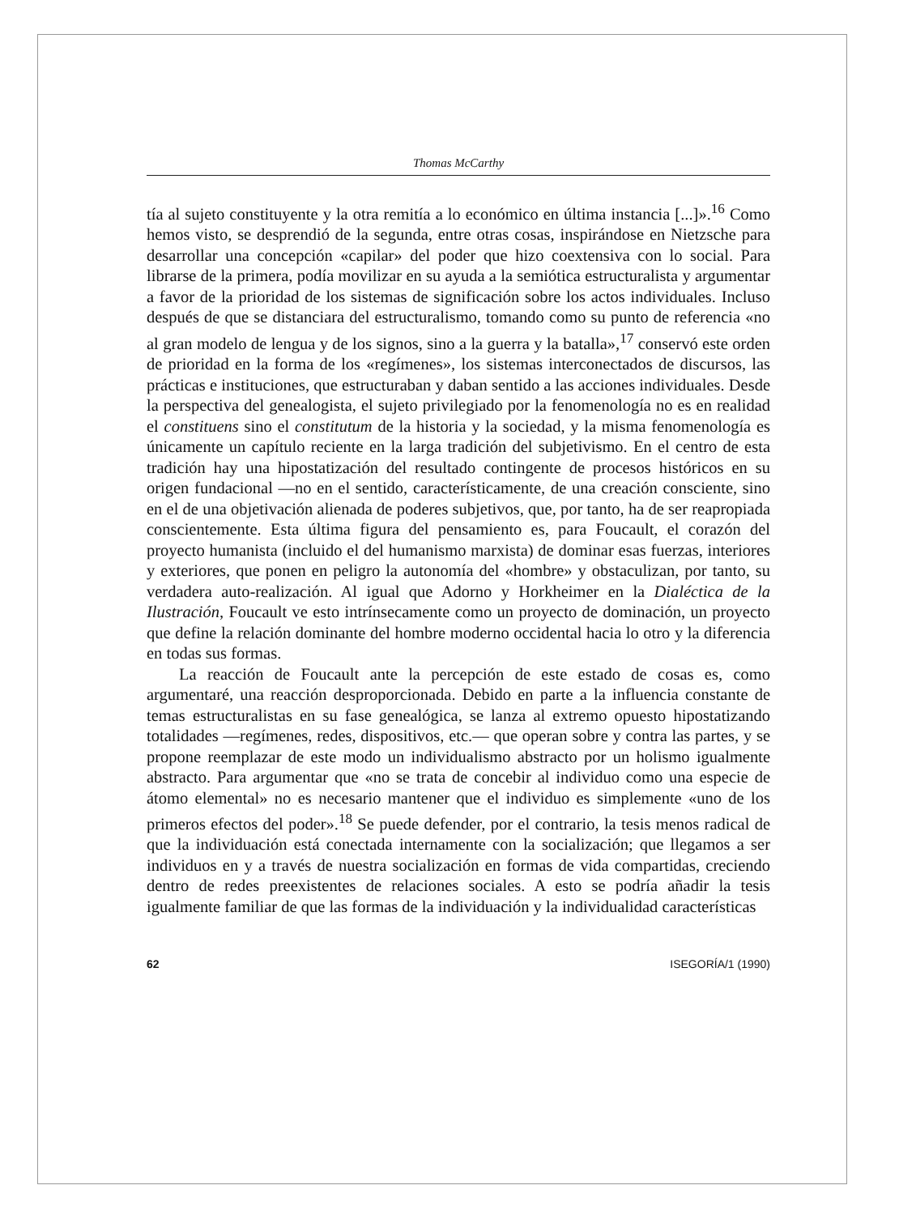Thomas McCarthy
tía al sujeto constituyente y la otra remitía a lo económico en última instancia [...]».<sup>16</sup> Como hemos visto, se desprendió de la segunda, entre otras cosas, inspirándose en Nietzsche para desarrollar una concepción «capilar» del poder que hizo coextensiva con lo social. Para librarse de la primera, podía movilizar en su ayuda a la semiótica estructuralista y argumentar a favor de la prioridad de los sistemas de significación sobre los actos individuales. Incluso después de que se distanciara del estructuralismo, tomando como su punto de referencia «no al gran modelo de lengua y de los signos, sino a la guerra y la batalla»,<sup>17</sup> conservó este orden de prioridad en la forma de los «regímenes», los sistemas interconectados de discursos, las prácticas e instituciones, que estructuraban y daban sentido a las acciones individuales. Desde la perspectiva del genealogista, el sujeto privilegiado por la fenomenología no es en realidad el constituens sino el constitutum de la historia y la sociedad, y la misma fenomenología es únicamente un capítulo reciente en la larga tradición del subjetivismo. En el centro de esta tradición hay una hipostatización del resultado contingente de procesos históricos en su origen fundacional —no en el sentido, característicamente, de una creación consciente, sino en el de una objetivación alienada de poderes subjetivos, que, por tanto, ha de ser reapropiada conscientemente. Esta última figura del pensamiento es, para Foucault, el corazón del proyecto humanista (incluido el del humanismo marxista) de dominar esas fuerzas, interiores y exteriores, que ponen en peligro la autonomía del «hombre» y obstaculizan, por tanto, su verdadera auto-realización. Al igual que Adorno y Horkheimer en la Dialéctica de la Ilustración, Foucault ve esto intrínsecamente como un proyecto de dominación, un proyecto que define la relación dominante del hombre moderno occidental hacia lo otro y la diferencia en todas sus formas.
La reacción de Foucault ante la percepción de este estado de cosas es, como argumentaré, una reacción desproporcionada. Debido en parte a la influencia constante de temas estructuralistas en su fase genealógica, se lanza al extremo opuesto hipostatizando totalidades —regímenes, redes, dispositivos, etc.— que operan sobre y contra las partes, y se propone reemplazar de este modo un individualismo abstracto por un holismo igualmente abstracto. Para argumentar que «no se trata de concebir al individuo como una especie de átomo elemental» no es necesario mantener que el individuo es simplemente «uno de los primeros efectos del poder».<sup>18</sup> Se puede defender, por el contrario, la tesis menos radical de que la individuación está conectada internamente con la socialización; que llegamos a ser individuos en y a través de nuestra socialización en formas de vida compartidas, creciendo dentro de redes preexistentes de relaciones sociales. A esto se podría añadir la tesis igualmente familiar de que las formas de la individuación y la individualidad características
62 ISEGORÍA/1 (1990)